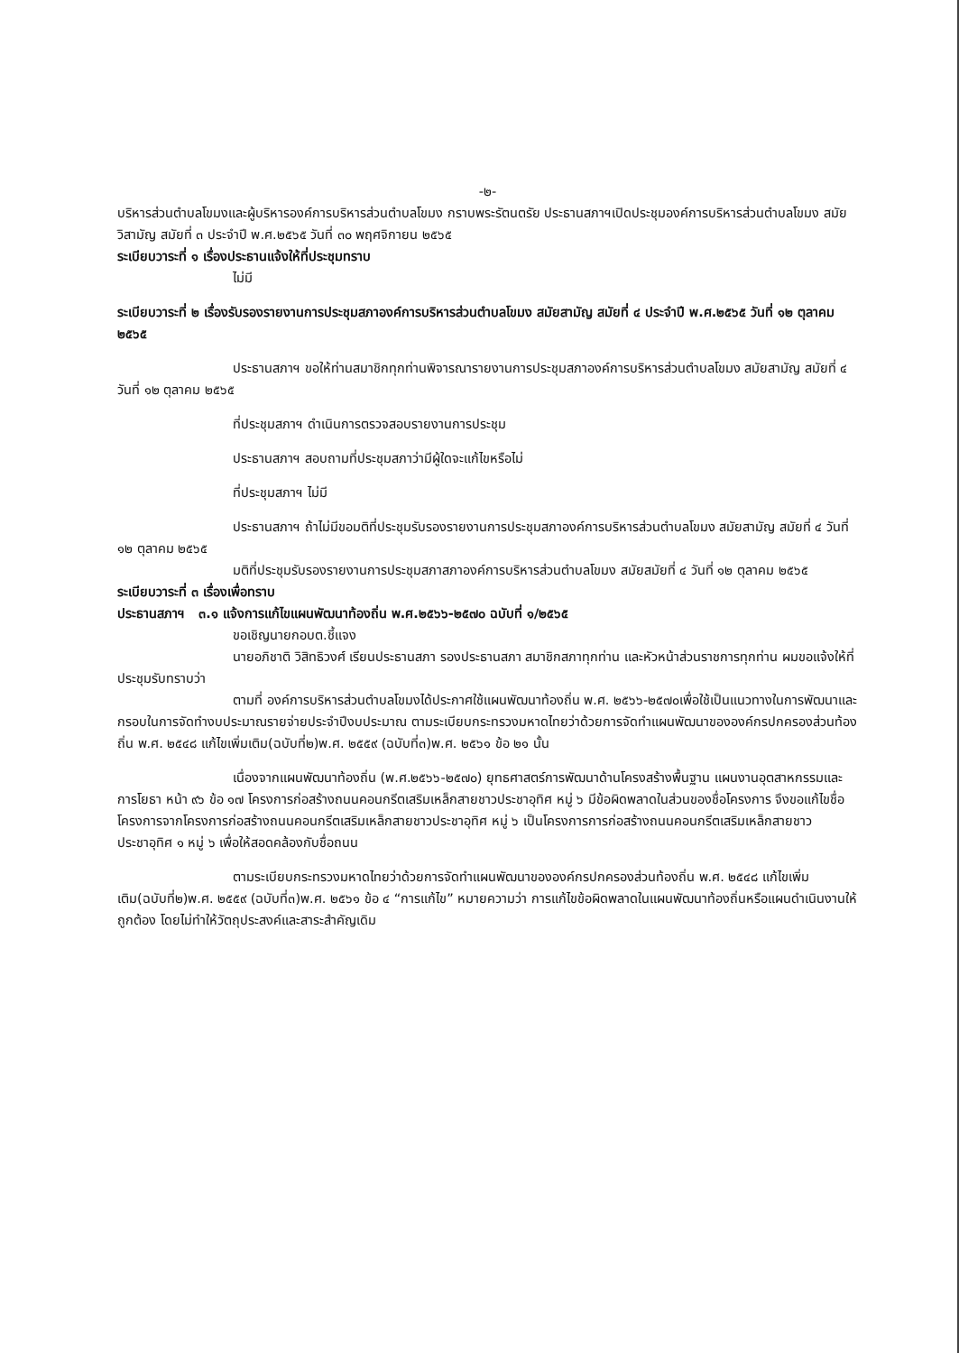-๒-
บริหารส่วนตำบลโขมงและผู้บริหารองค์การบริหารส่วนตำบลโขมง กราบพระรัตนตรัย ประธานสภาฯเปิดประชุมองค์การบริหารส่วนตำบลโขมง สมัยวิสามัญ สมัยที่ ๓ ประจำปี พ.ศ.๒๕๖๕ วันที่ ๓๐ พฤศจิกายน ๒๕๖๕
ระเบียบวาระที่ ๑ เรื่องประธานแจ้งให้ที่ประชุมทราบ
ไม่มี
ระเบียบวาระที่ ๒ เรื่องรับรองรายงานการประชุมสภาองค์การบริหารส่วนตำบลโขมง สมัยสามัญ สมัยที่ ๔ ประจำปี พ.ศ.๒๕๖๕ วันที่ ๑๒ ตุลาคม ๒๕๖๕
ประธานสภาฯ ขอให้ท่านสมาชิกทุกท่านพิจารณารายงานการประชุมสภาองค์การบริหารส่วนตำบลโขมง สมัยสามัญ สมัยที่ ๔ วันที่ ๑๒ ตุลาคม ๒๕๖๕
ที่ประชุมสภาฯ ดำเนินการตรวจสอบรายงานการประชุม
ประธานสภาฯ สอบถามที่ประชุมสภาว่ามีผู้ใดจะแก้ไขหรือไม่
ที่ประชุมสภาฯ ไม่มี
ประธานสภาฯ ถ้าไม่มีขอมติที่ประชุมรับรองรายงานการประชุมสภาองค์การบริหารส่วนตำบลโขมง สมัยสามัญ สมัยที่ ๔ วันที่ ๑๒ ตุลาคม ๒๕๖๕
มติที่ประชุมรับรองรายงานการประชุมสภาสภาองค์การบริหารส่วนตำบลโขมง สมัยสมัยที่ ๔ วันที่ ๑๒ ตุลาคม ๒๕๖๕
ระเบียบวาระที่ ๓ เรื่องเพื่อทราบ
ประธานสภาฯ ๓.๑ แจ้งการแก้ไขแผนพัฒนาท้องถิ่น พ.ศ.๒๕๖๖-๒๕๗๐ ฉบับที่ ๑/๒๕๖๕
ขอเชิญนายกอบต.ชี้แจง
นายอภิชาติ วิสิทธิวงศ์ เรียนประธานสภา รองประธานสภา สมาชิกสภาทุกท่าน และหัวหน้าส่วนราชการทุกท่าน ผมขอแจ้งให้ที่ประชุมรับทราบว่า
ตามที่ องค์การบริหารส่วนตำบลโขมงได้ประกาศใช้แผนพัฒนาท้องถิ่น พ.ศ. ๒๕๖๖-๒๕๗๐เพื่อใช้เป็นแนวทางในการพัฒนาและกรอบในการจัดทำงบประมาณรายจ่ายประจำปีงบประมาณ ตามระเบียบกระทรวงมหาดไทยว่าด้วยการจัดทำแผนพัฒนาขององค์กรปกครองส่วนท้องถิ่น พ.ศ. ๒๕๔๘ แก้ไขเพิ่มเติม(ฉบับที่๒)พ.ศ. ๒๕๕๙ (ฉบับที่๓)พ.ศ. ๒๕๖๑ ข้อ ๒๑ นั้น
เนื่องจากแผนพัฒนาท้องถิ่น (พ.ศ.๒๕๖๖-๒๕๗๐) ยุทธศาสตร์การพัฒนาด้านโครงสร้างพื้นฐาน แผนงานอุตสาหกรรมและการโยธา หน้า ๙๖ ข้อ ๑๗ โครงการก่อสร้างถนนคอนกรีตเสริมเหล็กสายชาวประชาอุทิศ หมู่ ๖ มีข้อผิดพลาดในส่วนของชื่อโครงการ จึงขอแก้ไขชื่อโครงการจากโครงการก่อสร้างถนนคอนกรีตเสริมเหล็กสายชาวประชาอุทิศ หมู่ ๖ เป็นโครงการการก่อสร้างถนนคอนกรีตเสริมเหล็กสายชาวประชาอุทิศ ๑ หมู่ ๖ เพื่อให้สอดคล้องกับชื่อถนน
ตามระเบียบกระทรวงมหาดไทยว่าด้วยการจัดทำแผนพัฒนาขององค์กรปกครองส่วนท้องถิ่น พ.ศ. ๒๕๔๘ แก้ไขเพิ่มเติม(ฉบับที่๒)พ.ศ. ๒๕๕๙ (ฉบับที่๓)พ.ศ. ๒๕๖๑ ข้อ ๔ “การแก้ไข” หมายความว่า การแก้ไขข้อผิดพลาดในแผนพัฒนาท้องถิ่นหรือแผนดำเนินงานให้ถูกต้อง โดยไม่ทำให้วัตถุประสงค์และสาระสำคัญเดิม